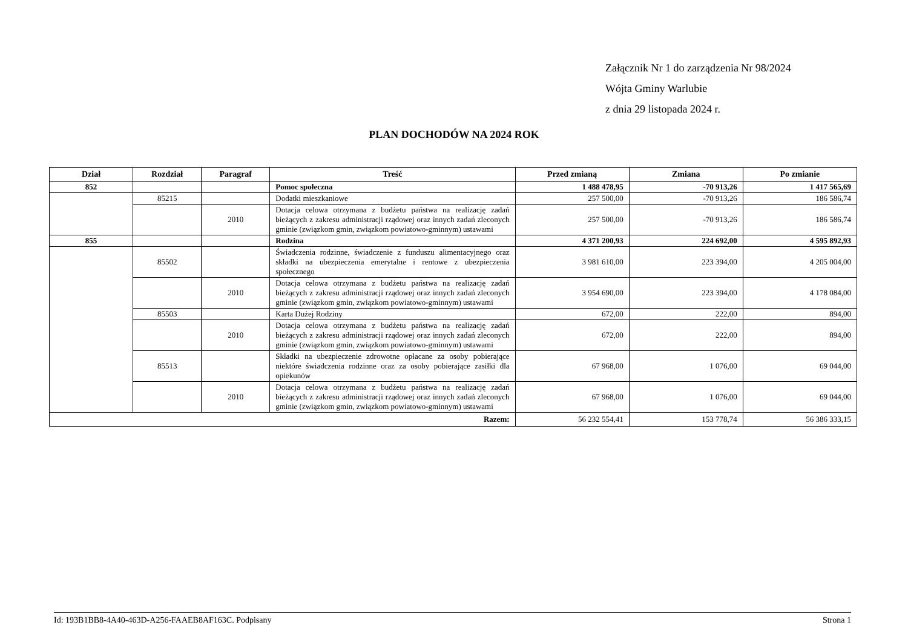Załącznik Nr 1 do zarządzenia Nr 98/2024
Wójta Gminy Warlubie
z dnia 29 listopada 2024 r.
PLAN DOCHODÓW NA 2024 ROK
| Dział | Rozdział | Paragraf | Treść | Przed zmianą | Zmiana | Po zmianie |
| --- | --- | --- | --- | --- | --- | --- |
| 852 | | | Pomoc społeczna | 1 488 478,95 | -70 913,26 | 1 417 565,69 |
| | 85215 | | Dodatki mieszkaniowe | 257 500,00 | -70 913,26 | 186 586,74 |
| | | 2010 | Dotacja celowa otrzymana z budżetu państwa na realizację zadań bieżących z zakresu administracji rządowej oraz innych zadań zleconych gminie (związkom gmin, związkom powiatowo-gminnym) ustawami | 257 500,00 | -70 913,26 | 186 586,74 |
| 855 | | | Rodzina | 4 371 200,93 | 224 692,00 | 4 595 892,93 |
| | 85502 | | Świadczenia rodzinne, świadczenie z funduszu alimentacyjnego oraz składki na ubezpieczenia emerytalne i rentowe z ubezpieczenia społecznego | 3 981 610,00 | 223 394,00 | 4 205 004,00 |
| | | 2010 | Dotacja celowa otrzymana z budżetu państwa na realizację zadań bieżących z zakresu administracji rządowej oraz innych zadań zleconych gminie (związkom gmin, związkom powiatowo-gminnym) ustawami | 3 954 690,00 | 223 394,00 | 4 178 084,00 |
| | 85503 | | Karta Dużej Rodziny | 672,00 | 222,00 | 894,00 |
| | | 2010 | Dotacja celowa otrzymana z budżetu państwa na realizację zadań bieżących z zakresu administracji rządowej oraz innych zadań zleconych gminie (związkom gmin, związkom powiatowo-gminnym) ustawami | 672,00 | 222,00 | 894,00 |
| | 85513 | | Składki na ubezpieczenie zdrowotne opłacane za osoby pobierające niektóre świadczenia rodzinne oraz za osoby pobierające zasiłki dla opiekunów | 67 968,00 | 1 076,00 | 69 044,00 |
| | | 2010 | Dotacja celowa otrzymana z budżetu państwa na realizację zadań bieżących z zakresu administracji rządowej oraz innych zadań zleconych gminie (związkom gmin, związkom powiatowo-gminnym) ustawami | 67 968,00 | 1 076,00 | 69 044,00 |
| Razem: | | | | 56 232 554,41 | 153 778,74 | 56 386 333,15 |
Id: 193B1BB8-4A40-463D-A256-FAAEB8AF163C. Podpisany Strona 1